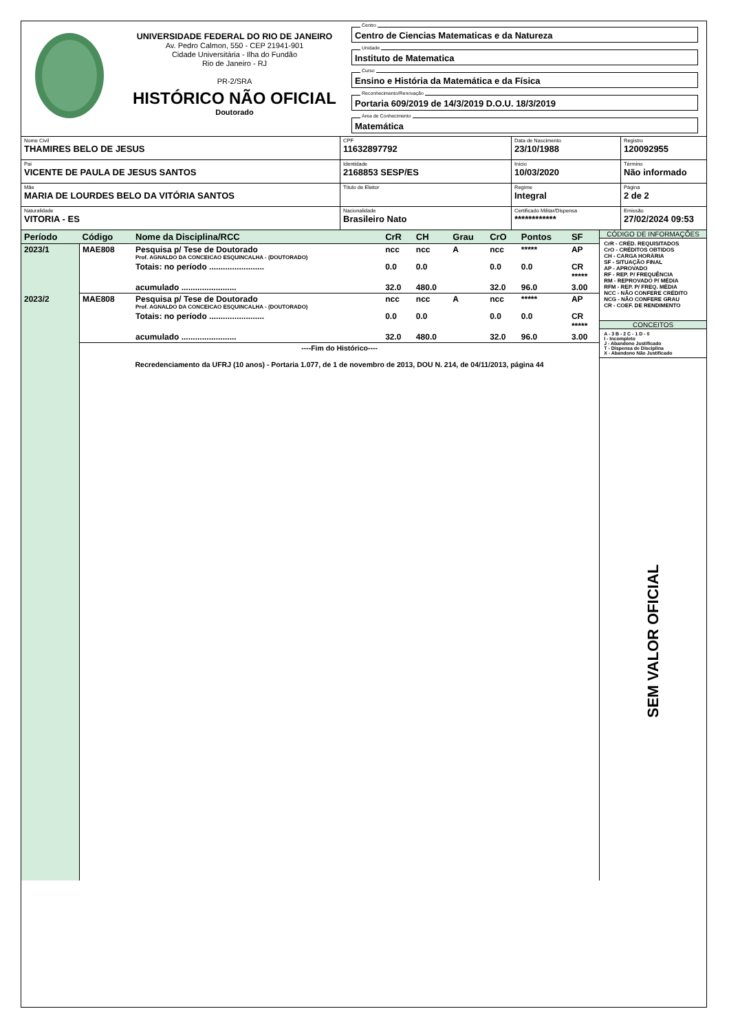UNIVERSIDADE FEDERAL DO RIO DE JANEIRO
Av. Pedro Calmon, 550 - CEP 21941-901
Cidade Universitária - Ilha do Fundão
Rio de Janeiro - RJ
PR-2/SRA
HISTÓRICO NÃO OFICIAL
Doutorado
Centro
Centro de Ciencias Matematicas e da Natureza
Unidade
Instituto de Matematica
Curso
Ensino e História da Matemática e da Física
Reconhecimento/Renovação
Portaria 609/2019 de 14/3/2019 D.O.U. 18/3/2019
Área de Conhecimento
Matemática
| Nome Civil THAMIRES BELO DE JESUS | CPF 11632897792 | Data de Nascimento 23/10/1988 | Registro 120092955 |
| Pai VICENTE DE PAULA DE JESUS SANTOS | Identidade 2168853 SESP/ES | Início 10/03/2020 | Término Não informado |
| Mãe MARIA DE LOURDES BELO DA VITÓRIA SANTOS | Título de Eleitor | Regime Integral | Página 2 de 2 |
| Naturalidade VITORIA - ES | Nacionalidade Brasileiro Nato | Certificado Militar/Dispensa ************ | Emissão 27/02/2024 09:53 |
| Período | Código | Nome da Disciplina/RCC | CrR | CH | Grau | CrO | Pontos | SF |
| --- | --- | --- | --- | --- | --- | --- | --- | --- |
| 2023/1 | MAE808 | Pesquisa p/ Tese de Doutorado Prof. AGNALDO DA CONCEICAO ESQUINCALHA - (DOUTORADO) | ncc | ncc | A | ncc | ***** | AP |
| | | Totais: no período ........................ | 0.0 | 0.0 | | 0.0 | 0.0 | CR ***** |
| | | acumulado ........................ | 32.0 | 480.0 | | 32.0 | 96.0 | 3.00 |
| 2023/2 | MAE808 | Pesquisa p/ Tese de Doutorado Prof. AGNALDO DA CONCEICAO ESQUINCALHA - (DOUTORADO) | ncc | ncc | A | ncc | ***** | AP |
| | | Totais: no período ........................ | 0.0 | 0.0 | | 0.0 | 0.0 | CR ***** |
| | | acumulado ........................ | 32.0 | 480.0 | | 32.0 | 96.0 | 3.00 |
| | ----Fim do Histórico---- Recredenciamento da UFRJ (10 anos) - Portaria 1.077, de 1 de novembro de 2013, DOU N. 214, de 04/11/2013, página 44 | | | | | | | |
CÓDIGO DE INFORMAÇÕES
CrR - CRÉD. REQUISITADOS
CrO - CRÉDITOS OBTIDOS
CH - CARGA HORÁRIA
SF - SITUAÇÃO FINAL
AP - APROVADO
RF - REP. P/ FREQUÊNCIA
RM - REPROVADO P/ MÉDIA
RFM - REP. P/ FREQ. MÉDIA
NCC - NÃO CONFERE CRÉDITO
NCG - NÃO CONFERE GRAU
CR - COEF. DE RENDIMENTO
CONCEITOS
A - 3 B - 2 C - 1 D - 0
I - Incompleto
J - Abandono Justificado
T - Dispensa de Disciplina
X - Abandono Não Justificado
SEM VALOR OFICIAL